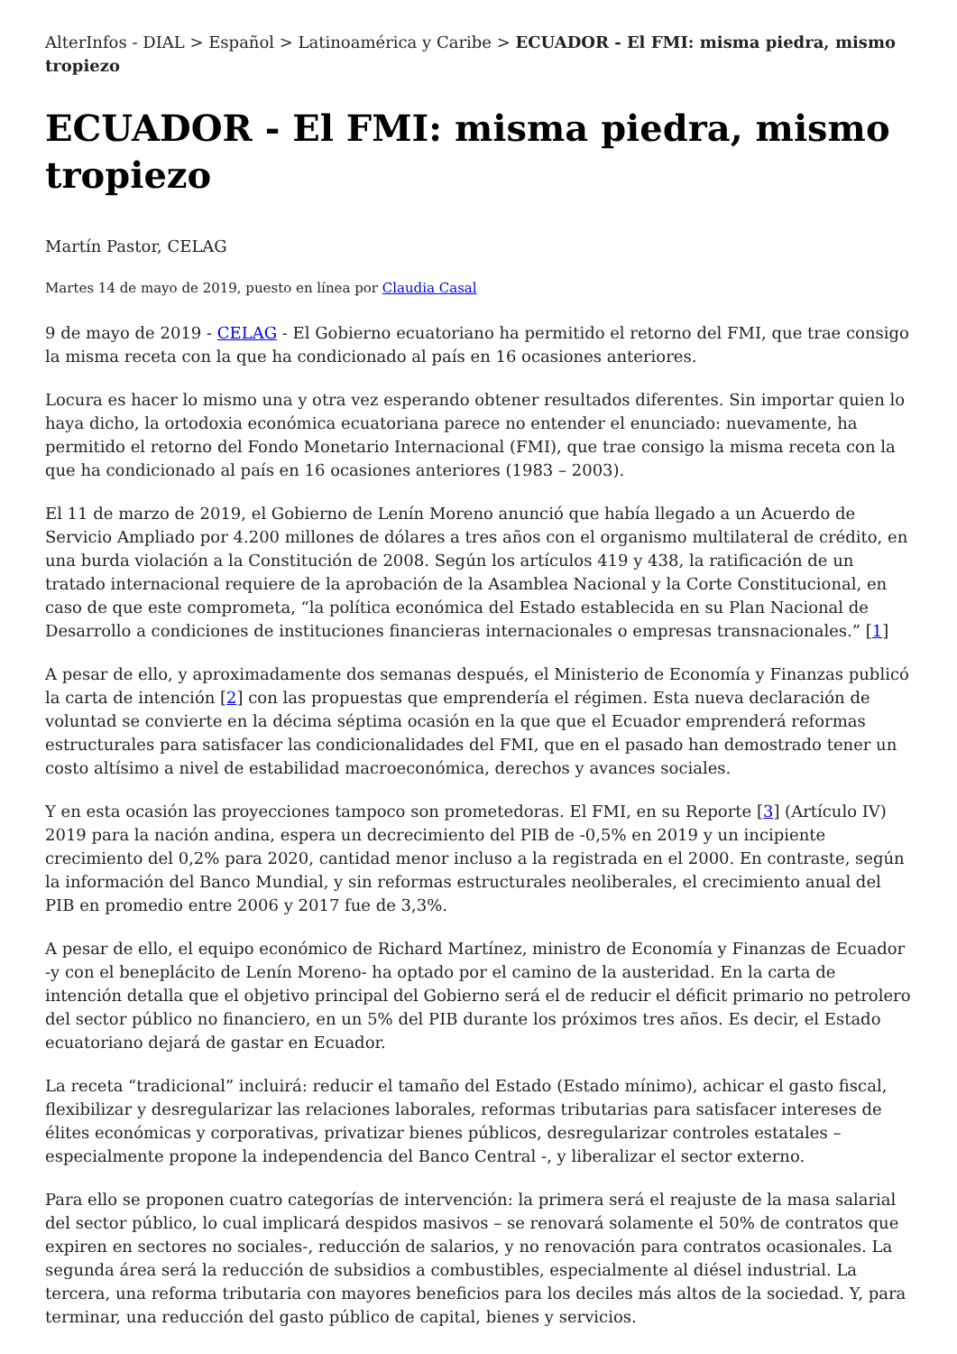AlterInfos - DIAL > Español > Latinoamérica y Caribe > ECUADOR - El FMI: misma piedra, mismo tropiezo
ECUADOR - El FMI: misma piedra, mismo tropiezo
Martín Pastor, CELAG
Martes 14 de mayo de 2019, puesto en línea por Claudia Casal
9 de mayo de 2019 - CELAG - El Gobierno ecuatoriano ha permitido el retorno del FMI, que trae consigo la misma receta con la que ha condicionado al país en 16 ocasiones anteriores.
Locura es hacer lo mismo una y otra vez esperando obtener resultados diferentes. Sin importar quien lo haya dicho, la ortodoxia económica ecuatoriana parece no entender el enunciado: nuevamente, ha permitido el retorno del Fondo Monetario Internacional (FMI), que trae consigo la misma receta con la que ha condicionado al país en 16 ocasiones anteriores (1983 – 2003).
El 11 de marzo de 2019, el Gobierno de Lenín Moreno anunció que había llegado a un Acuerdo de Servicio Ampliado por 4.200 millones de dólares a tres años con el organismo multilateral de crédito, en una burda violación a la Constitución de 2008. Según los artículos 419 y 438, la ratificación de un tratado internacional requiere de la aprobación de la Asamblea Nacional y la Corte Constitucional, en caso de que este comprometa, “la política económica del Estado establecida en su Plan Nacional de Desarrollo a condiciones de instituciones financieras internacionales o empresas transnacionales.” [1]
A pesar de ello, y aproximadamente dos semanas después, el Ministerio de Economía y Finanzas publicó la carta de intención [2] con las propuestas que emprendería el régimen. Esta nueva declaración de voluntad se convierte en la décima séptima ocasión en la que que el Ecuador emprenderá reformas estructurales para satisfacer las condicionalidades del FMI, que en el pasado han demostrado tener un costo altísimo a nivel de estabilidad macroeconómica, derechos y avances sociales.
Y en esta ocasión las proyecciones tampoco son prometedoras. El FMI, en su Reporte [3] (Artículo IV) 2019 para la nación andina, espera un decrecimiento del PIB de -0,5% en 2019 y un incipiente crecimiento del 0,2% para 2020, cantidad menor incluso a la registrada en el 2000. En contraste, según la información del Banco Mundial, y sin reformas estructurales neoliberales, el crecimiento anual del PIB en promedio entre 2006 y 2017 fue de 3,3%.
A pesar de ello, el equipo económico de Richard Martínez, ministro de Economía y Finanzas de Ecuador -y con el beneplácito de Lenín Moreno- ha optado por el camino de la austeridad. En la carta de intención detalla que el objetivo principal del Gobierno será el de reducir el déficit primario no petrolero del sector público no financiero, en un 5% del PIB durante los próximos tres años. Es decir, el Estado ecuatoriano dejará de gastar en Ecuador.
La receta “tradicional” incluirá: reducir el tamaño del Estado (Estado mínimo), achicar el gasto fiscal, flexibilizar y desregularizar las relaciones laborales, reformas tributarias para satisfacer intereses de élites económicas y corporativas, privatizar bienes públicos, desregularizar controles estatales – especialmente propone la independencia del Banco Central -, y liberalizar el sector externo.
Para ello se proponen cuatro categorías de intervención: la primera será el reajuste de la masa salarial del sector público, lo cual implicará despidos masivos – se renovará solamente el 50% de contratos que expiren en sectores no sociales-, reducción de salarios, y no renovación para contratos ocasionales. La segunda área será la reducción de subsidios a combustibles, especialmente al diésel industrial. La tercera, una reforma tributaria con mayores beneficios para los deciles más altos de la sociedad. Y, para terminar, una reducción del gasto público de capital, bienes y servicios.